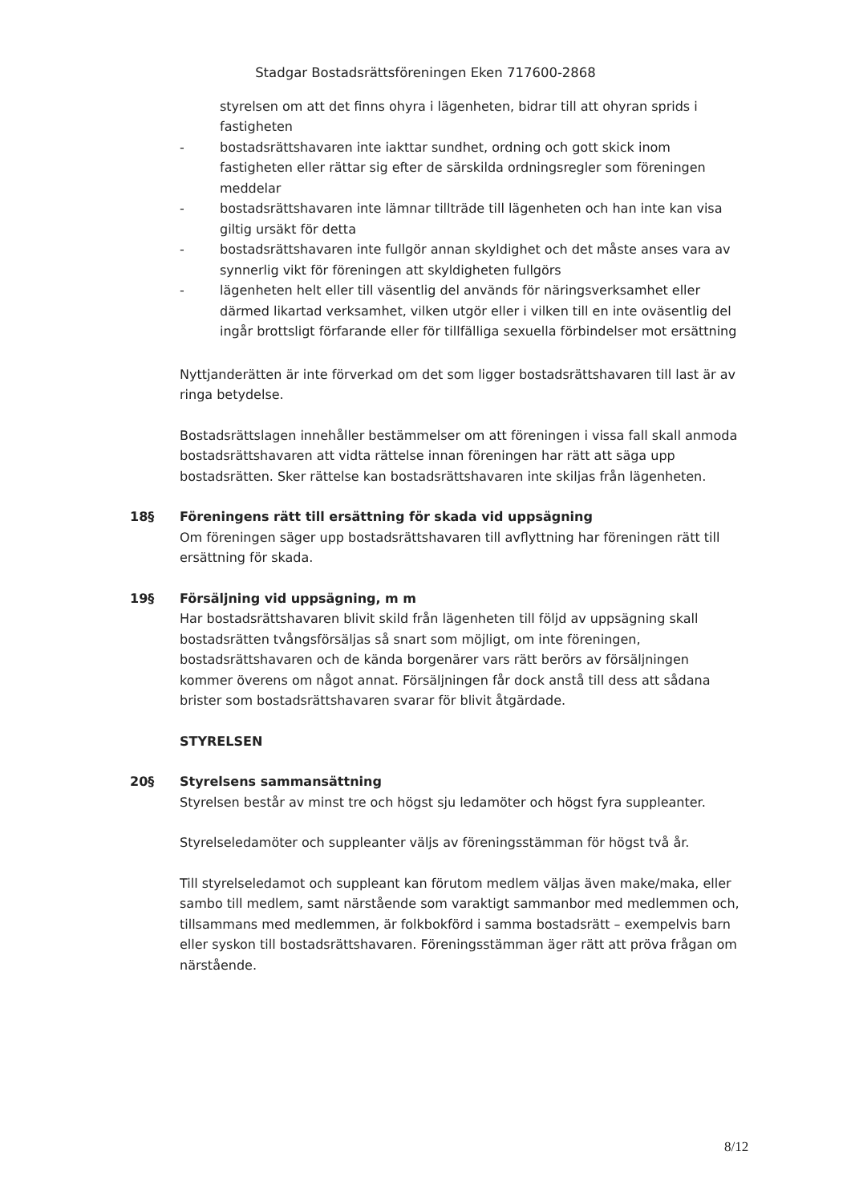Stadgar Bostadsrättsföreningen Eken 717600-2868
styrelsen om att det finns ohyra i lägenheten, bidrar till att ohyran sprids i fastigheten
- bostadsrättshavaren inte iakttar sundhet, ordning och gott skick inom fastigheten eller rättar sig efter de särskilda ordningsregler som föreningen meddelar
- bostadsrättshavaren inte lämnar tillträde till lägenheten och han inte kan visa giltig ursäkt för detta
- bostadsrättshavaren inte fullgör annan skyldighet och det måste anses vara av synnerlig vikt för föreningen att skyldigheten fullgörs
- lägenheten helt eller till väsentlig del används för näringsverksamhet eller därmed likartad verksamhet, vilken utgör eller i vilken till en inte oväsentlig del ingår brottsligt förfarande eller för tillfälliga sexuella förbindelser mot ersättning
Nyttjanderätten är inte förverkad om det som ligger bostadsrättshavaren till last är av ringa betydelse.
Bostadsrättslagen innehåller bestämmelser om att föreningen i vissa fall skall anmoda bostadsrättshavaren att vidta rättelse innan föreningen har rätt att säga upp bostadsrätten. Sker rättelse kan bostadsrättshavaren inte skiljas från lägenheten.
18§ Föreningens rätt till ersättning för skada vid uppsägning
Om föreningen säger upp bostadsrättshavaren till avflyttning har föreningen rätt till ersättning för skada.
19§ Försäljning vid uppsägning, m m
Har bostadsrättshavaren blivit skild från lägenheten till följd av uppsägning skall bostadsrätten tvångsförsäljas så snart som möjligt, om inte föreningen, bostadsrättshavaren och de kända borgenärer vars rätt berörs av försäljningen kommer överens om något annat. Försäljningen får dock anstå till dess att sådana brister som bostadsrättshavaren svarar för blivit åtgärdade.
STYRELSEN
20§ Styrelsens sammansättning
Styrelsen består av minst tre och högst sju ledamöter och högst fyra suppleanter.
Styrelseledamöter och suppleanter väljs av föreningsstämman för högst två år.
Till styrelseledamot och suppleant kan förutom medlem väljas även make/maka, eller sambo till medlem, samt närstående som varaktigt sammanbor med medlemmen och, tillsammans med medlemmen, är folkbokförd i samma bostadsrätt – exempelvis barn eller syskon till bostadsrättshavaren. Föreningsstämman äger rätt att pröva frågan om närstående.
8/12